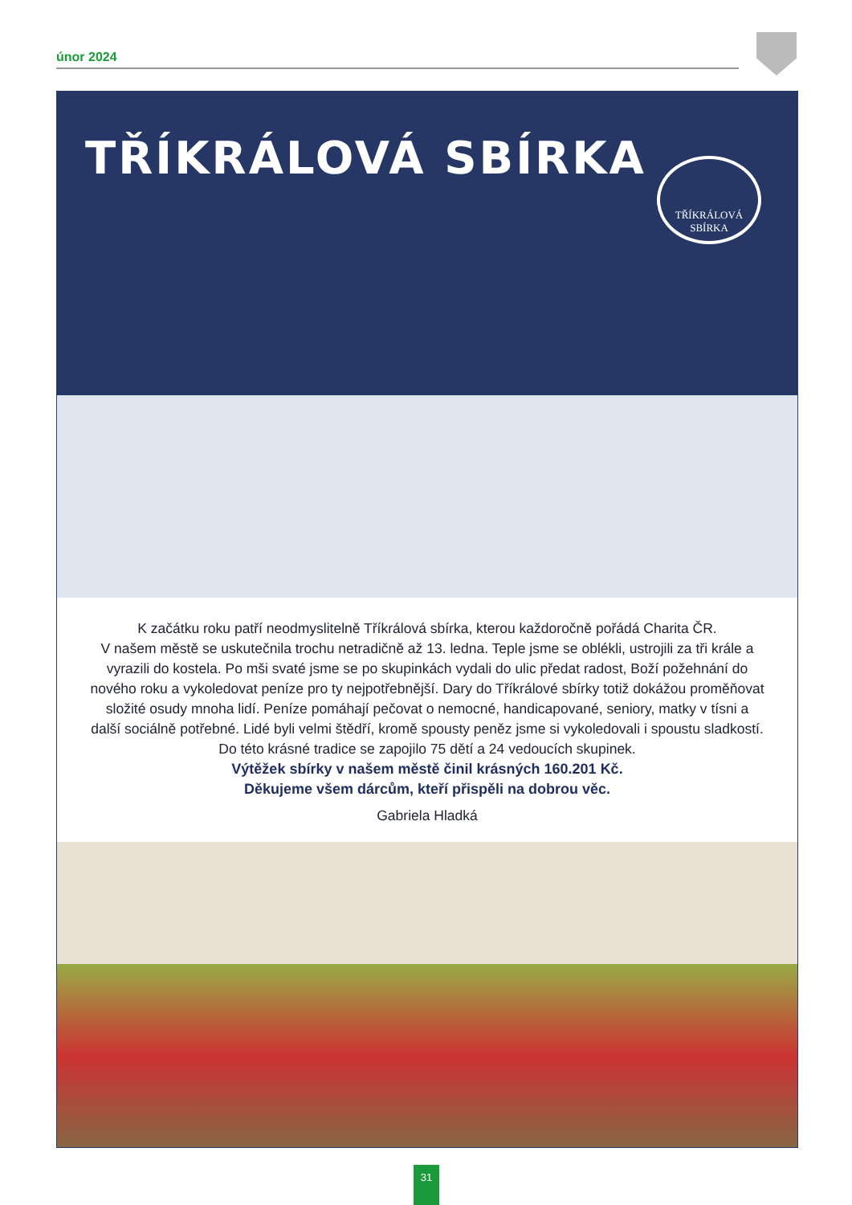únor 2024
TŘÍKRÁLOVÁ SBÍRKA
TŘÍKRÁLOVÁ
SBÍRKA
K začátku roku patří neodmyslitelně Tříkrálová sbírka, kterou každoročně pořádá Charita ČR.
V našem městě se uskutečnila trochu netradičně až 13. ledna. Teple jsme se oblékli, ustrojili za tři krále a vyrazili do kostela. Po mši svaté jsme se po skupinkách vydali do ulic předat radost, Boží požehnání do nového roku a vykoledovat peníze pro ty nejpotřebnější. Dary do Tříkrálové sbírky totiž dokážou proměňovat složité osudy mnoha lidí. Peníze pomáhají pečovat o nemocné, handicapované, seniory, matky v tísni a další sociálně potřebné. Lidé byli velmi štědří, kromě spousty peněz jsme si vykoledovali i spoustu sladkostí. Do této krásné tradice se zapojilo 75 dětí a 24 vedoucích skupinek.
Výtěžek sbírky v našem městě činil krásných 160.201 Kč.
Děkujeme všem dárcům, kteří přispěli na dobrou věc.
Gabriela Hladká
31